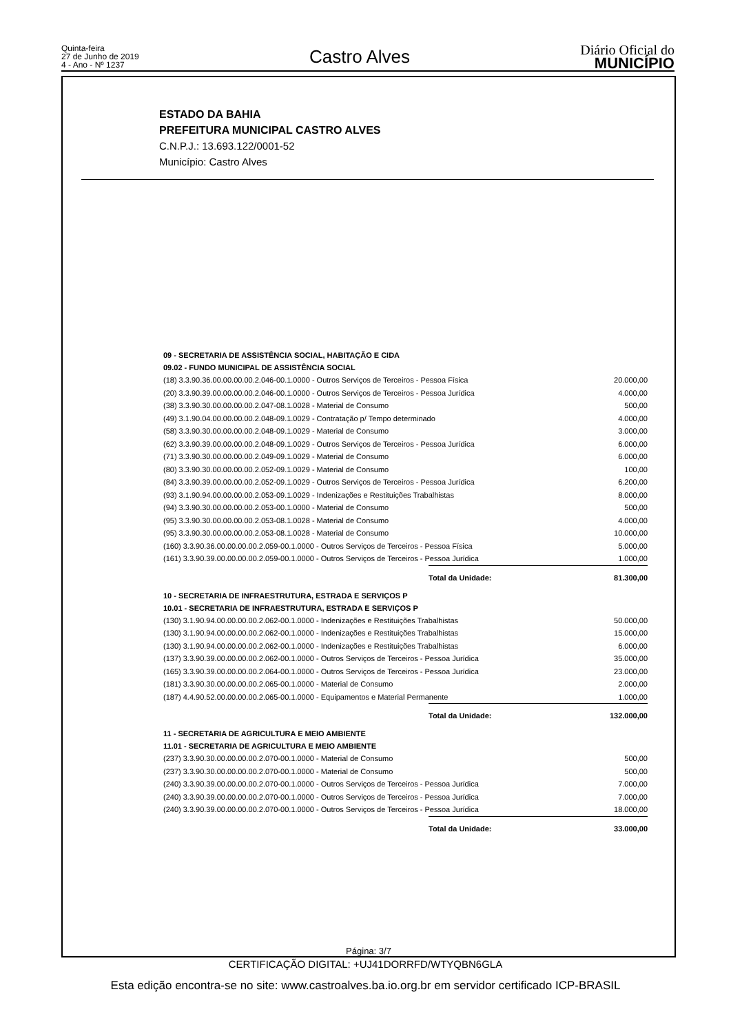Quinta-feira
27 de Junho de 2019
4 - Ano - Nº 1237
Castro Alves
Diário Oficial do
MUNICÍPIO
ESTADO DA BAHIA
PREFEITURA MUNICIPAL CASTRO ALVES
C.N.P.J.: 13.693.122/0001-52
Município: Castro Alves
| 09 - SECRETARIA DE ASSISTÊNCIA SOCIAL, HABITAÇÃO E CIDA | | |
| 09.02 - FUNDO MUNICIPAL DE ASSISTÊNCIA SOCIAL | | |
| (18) 3.3.90.36.00.00.00.00.2.046-00.1.0000 - Outros Serviços de Terceiros - Pessoa Física | | 20.000,00 |
| (20) 3.3.90.39.00.00.00.00.2.046-00.1.0000 - Outros Serviços de Terceiros - Pessoa Jurídica | | 4.000,00 |
| (38) 3.3.90.30.00.00.00.00.2.047-08.1.0028 - Material de Consumo | | 500,00 |
| (49) 3.1.90.04.00.00.00.00.2.048-09.1.0029 - Contratação p/ Tempo determinado | | 4.000,00 |
| (58) 3.3.90.30.00.00.00.00.2.048-09.1.0029 - Material de Consumo | | 3.000,00 |
| (62) 3.3.90.39.00.00.00.00.2.048-09.1.0029 - Outros Serviços de Terceiros - Pessoa Jurídica | | 6.000,00 |
| (71) 3.3.90.30.00.00.00.00.2.049-09.1.0029 - Material de Consumo | | 6.000,00 |
| (80) 3.3.90.30.00.00.00.00.2.052-09.1.0029 - Material de Consumo | | 100,00 |
| (84) 3.3.90.39.00.00.00.00.2.052-09.1.0029 - Outros Serviços de Terceiros - Pessoa Jurídica | | 6.200,00 |
| (93) 3.1.90.94.00.00.00.00.2.053-09.1.0029 - Indenizações e Restituições Trabalhistas | | 8.000,00 |
| (94) 3.3.90.30.00.00.00.00.2.053-00.1.0000 - Material de Consumo | | 500,00 |
| (95) 3.3.90.30.00.00.00.00.2.053-08.1.0028 - Material de Consumo | | 4.000,00 |
| (95) 3.3.90.30.00.00.00.00.2.053-08.1.0028 - Material de Consumo | | 10.000,00 |
| (160) 3.3.90.36.00.00.00.00.2.059-00.1.0000 - Outros Serviços de Terceiros - Pessoa Física | | 5.000,00 |
| (161) 3.3.90.39.00.00.00.00.2.059-00.1.0000 - Outros Serviços de Terceiros - Pessoa Jurídica | | 1.000,00 |
| | Total da Unidade: | 81.300,00 |
| 10 - SECRETARIA DE INFRAESTRUTURA, ESTRADA E SERVIÇOS P | | |
| 10.01 - SECRETARIA DE INFRAESTRUTURA, ESTRADA E SERVIÇOS P | | |
| (130) 3.1.90.94.00.00.00.00.2.062-00.1.0000 - Indenizações e Restituições Trabalhistas | | 50.000,00 |
| (130) 3.1.90.94.00.00.00.00.2.062-00.1.0000 - Indenizações e Restituições Trabalhistas | | 15.000,00 |
| (130) 3.1.90.94.00.00.00.00.2.062-00.1.0000 - Indenizações e Restituições Trabalhistas | | 6.000,00 |
| (137) 3.3.90.39.00.00.00.00.2.062-00.1.0000 - Outros Serviços de Terceiros - Pessoa Jurídica | | 35.000,00 |
| (165) 3.3.90.39.00.00.00.00.2.064-00.1.0000 - Outros Serviços de Terceiros - Pessoa Jurídica | | 23.000,00 |
| (181) 3.3.90.30.00.00.00.00.2.065-00.1.0000 - Material de Consumo | | 2.000,00 |
| (187) 4.4.90.52.00.00.00.00.2.065-00.1.0000 - Equipamentos e Material Permanente | | 1.000,00 |
| | Total da Unidade: | 132.000,00 |
| 11 - SECRETARIA DE AGRICULTURA E MEIO AMBIENTE | | |
| 11.01 - SECRETARIA DE AGRICULTURA E MEIO AMBIENTE | | |
| (237) 3.3.90.30.00.00.00.00.2.070-00.1.0000 - Material de Consumo | | 500,00 |
| (237) 3.3.90.30.00.00.00.00.2.070-00.1.0000 - Material de Consumo | | 500,00 |
| (240) 3.3.90.39.00.00.00.00.2.070-00.1.0000 - Outros Serviços de Terceiros - Pessoa Jurídica | | 7.000,00 |
| (240) 3.3.90.39.00.00.00.00.2.070-00.1.0000 - Outros Serviços de Terceiros - Pessoa Jurídica | | 7.000,00 |
| (240) 3.3.90.39.00.00.00.00.2.070-00.1.0000 - Outros Serviços de Terceiros - Pessoa Jurídica | | 18.000,00 |
| | Total da Unidade: | 33.000,00 |
Página: 3/7
CERTIFICAÇÃO DIGITAL: +UJ41DORRFD/WTYQBN6GLA
Esta edição encontra-se no site: www.castroalves.ba.io.org.br em servidor certificado ICP-BRASIL